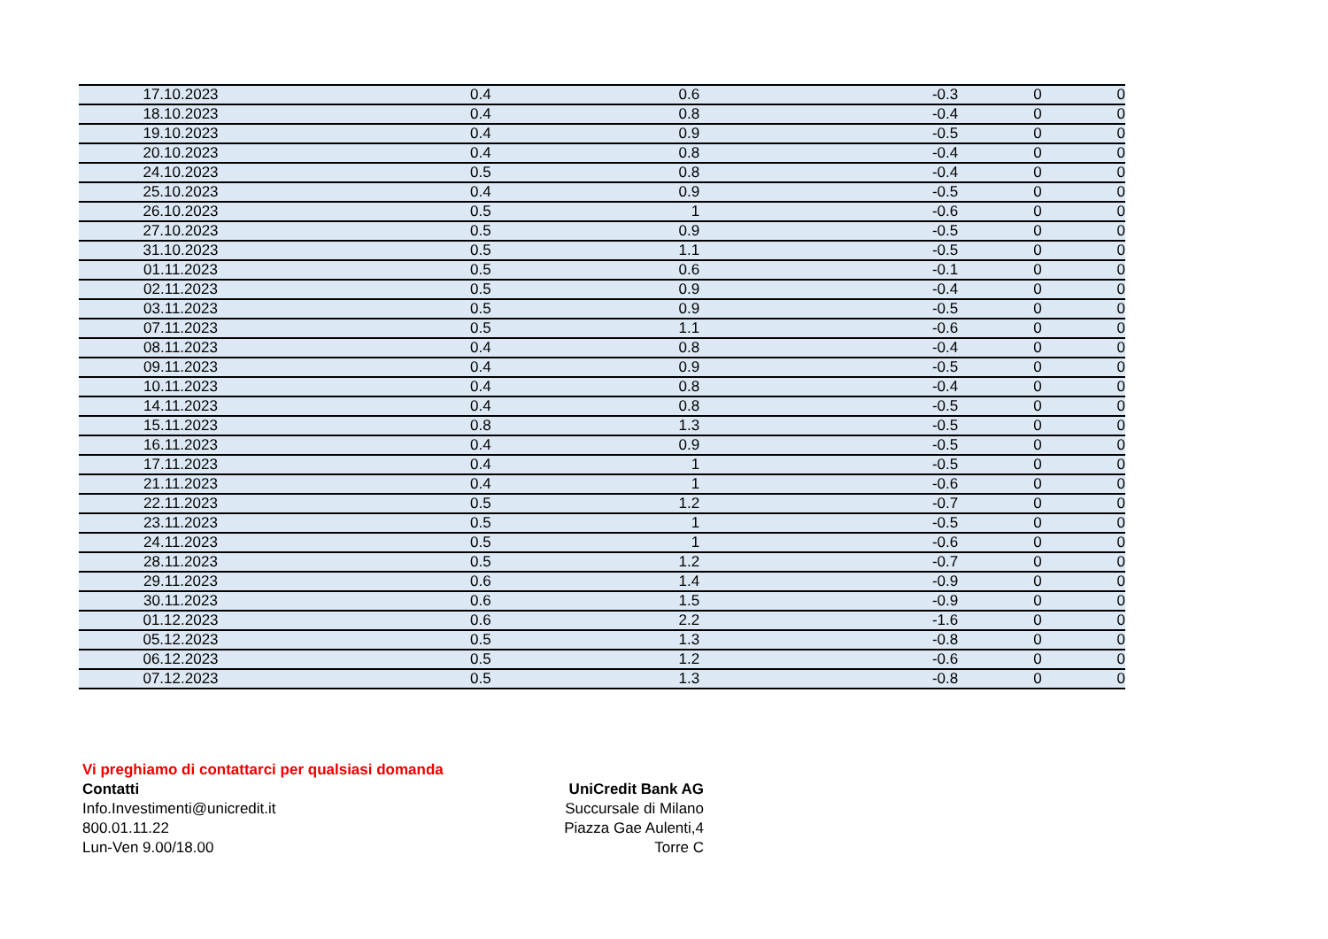| 17.10.2023 | 0.4 | 0.6 | -0.3 | 0 | 0 |
| 18.10.2023 | 0.4 | 0.8 | -0.4 | 0 | 0 |
| 19.10.2023 | 0.4 | 0.9 | -0.5 | 0 | 0 |
| 20.10.2023 | 0.4 | 0.8 | -0.4 | 0 | 0 |
| 24.10.2023 | 0.5 | 0.8 | -0.4 | 0 | 0 |
| 25.10.2023 | 0.4 | 0.9 | -0.5 | 0 | 0 |
| 26.10.2023 | 0.5 | 1 | -0.6 | 0 | 0 |
| 27.10.2023 | 0.5 | 0.9 | -0.5 | 0 | 0 |
| 31.10.2023 | 0.5 | 1.1 | -0.5 | 0 | 0 |
| 01.11.2023 | 0.5 | 0.6 | -0.1 | 0 | 0 |
| 02.11.2023 | 0.5 | 0.9 | -0.4 | 0 | 0 |
| 03.11.2023 | 0.5 | 0.9 | -0.5 | 0 | 0 |
| 07.11.2023 | 0.5 | 1.1 | -0.6 | 0 | 0 |
| 08.11.2023 | 0.4 | 0.8 | -0.4 | 0 | 0 |
| 09.11.2023 | 0.4 | 0.9 | -0.5 | 0 | 0 |
| 10.11.2023 | 0.4 | 0.8 | -0.4 | 0 | 0 |
| 14.11.2023 | 0.4 | 0.8 | -0.5 | 0 | 0 |
| 15.11.2023 | 0.8 | 1.3 | -0.5 | 0 | 0 |
| 16.11.2023 | 0.4 | 0.9 | -0.5 | 0 | 0 |
| 17.11.2023 | 0.4 | 1 | -0.5 | 0 | 0 |
| 21.11.2023 | 0.4 | 1 | -0.6 | 0 | 0 |
| 22.11.2023 | 0.5 | 1.2 | -0.7 | 0 | 0 |
| 23.11.2023 | 0.5 | 1 | -0.5 | 0 | 0 |
| 24.11.2023 | 0.5 | 1 | -0.6 | 0 | 0 |
| 28.11.2023 | 0.5 | 1.2 | -0.7 | 0 | 0 |
| 29.11.2023 | 0.6 | 1.4 | -0.9 | 0 | 0 |
| 30.11.2023 | 0.6 | 1.5 | -0.9 | 0 | 0 |
| 01.12.2023 | 0.6 | 2.2 | -1.6 | 0 | 0 |
| 05.12.2023 | 0.5 | 1.3 | -0.8 | 0 | 0 |
| 06.12.2023 | 0.5 | 1.2 | -0.6 | 0 | 0 |
| 07.12.2023 | 0.5 | 1.3 | -0.8 | 0 | 0 |
Vi preghiamo di contattarci per qualsiasi domanda
Contatti
Info.Investimenti@unicredit.it
800.01.11.22
Lun-Ven 9.00/18.00
UniCredit Bank AG
Succursale di Milano
Piazza Gae Aulenti,4
Torre C